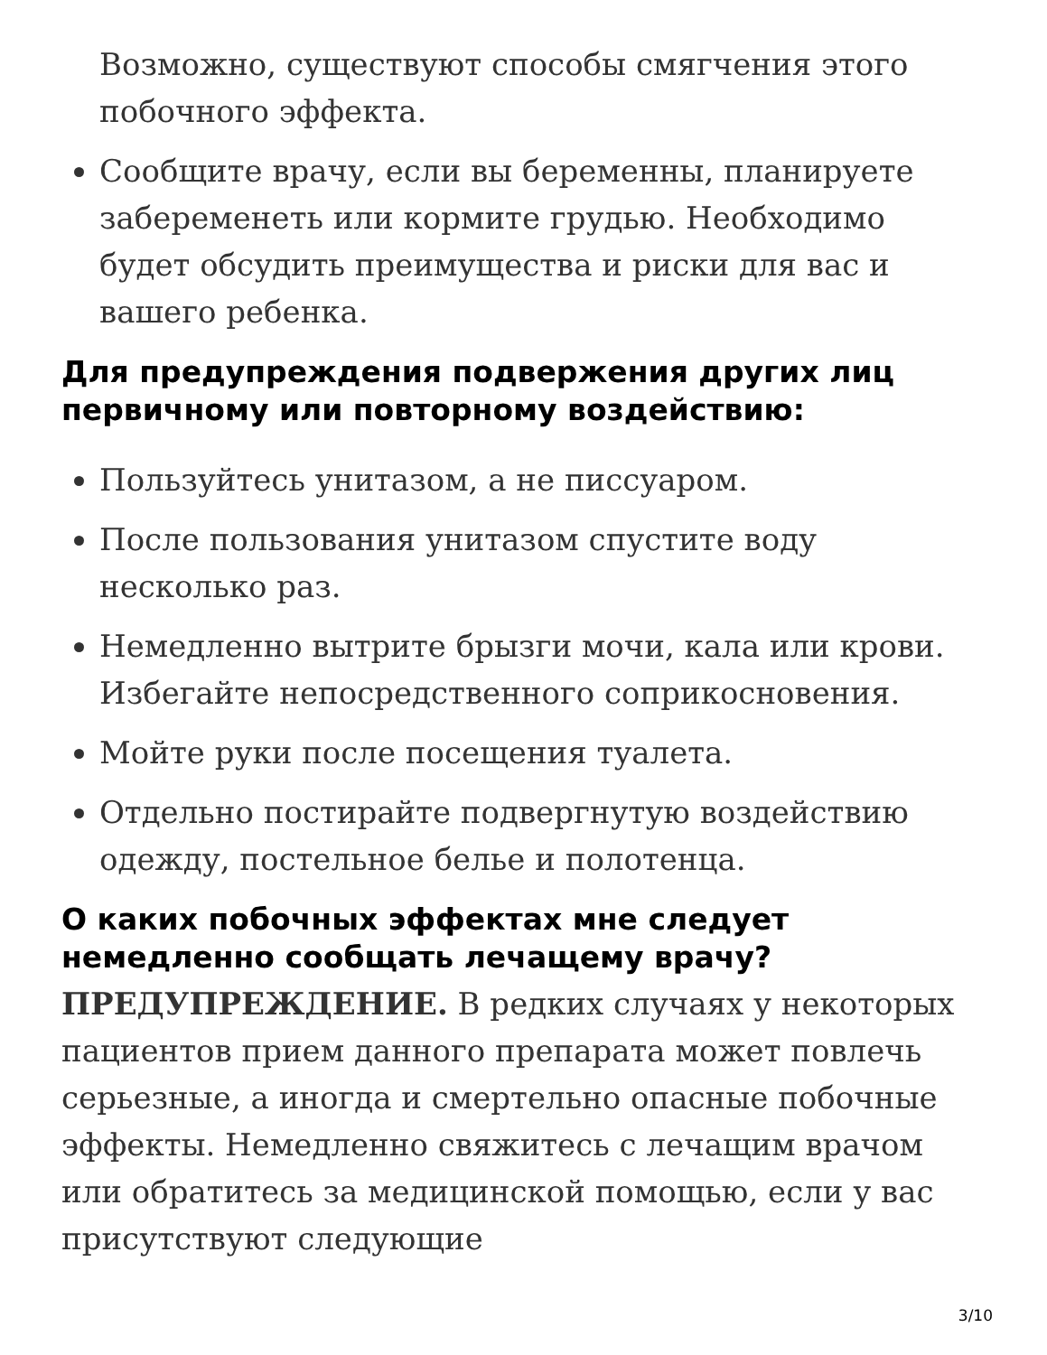Возможно, существуют способы смягчения этого побочного эффекта.
Сообщите врачу, если вы беременны, планируете забеременеть или кормите грудью. Необходимо будет обсудить преимущества и риски для вас и вашего ребенка.
Для предупреждения подвержения других лиц первичному или повторному воздействию:
Пользуйтесь унитазом, а не писсуаром.
После пользования унитазом спустите воду несколько раз.
Немедленно вытрите брызги мочи, кала или крови. Избегайте непосредственного соприкосновения.
Мойте руки после посещения туалета.
Отдельно постирайте подвергнутую воздействию одежду, постельное белье и полотенца.
О каких побочных эффектах мне следует немедленно сообщать лечащему врачу?
ПРЕДУПРЕЖДЕНИЕ. В редких случаях у некоторых пациентов прием данного препарата может повлечь серьезные, а иногда и смертельно опасные побочные эффекты. Немедленно свяжитесь с лечащим врачом или обратитесь за медицинской помощью, если у вас присутствуют следующие
3/10